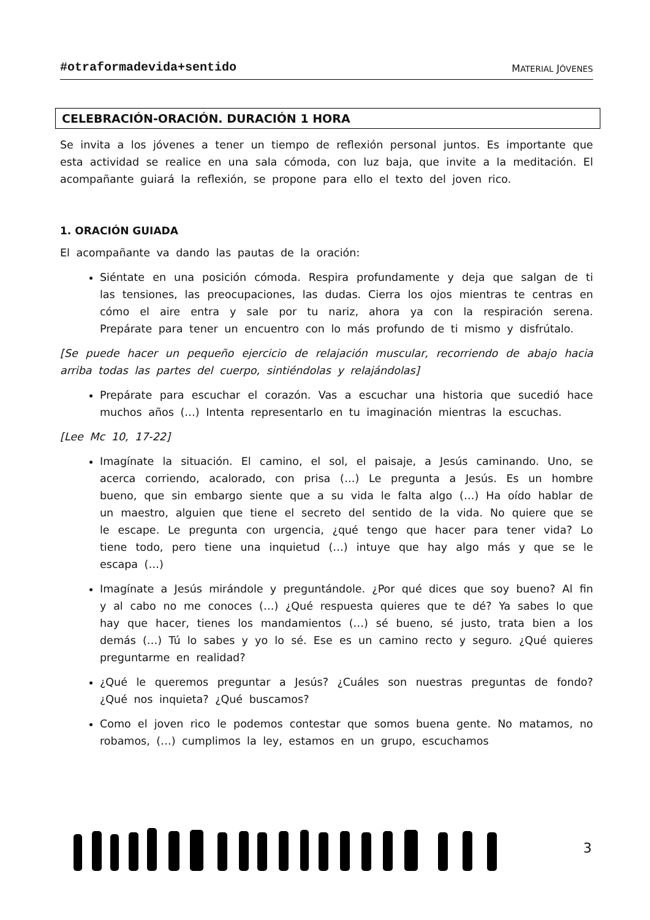#otraformadevida+sentido MATERIAL JÓVENES
CELEBRACIÓN-ORACIÓN. DURACIÓN 1 HORA
Se invita a los jóvenes a tener un tiempo de reflexión personal juntos. Es importante que esta actividad se realice en una sala cómoda, con luz baja, que invite a la meditación. El acompañante guiará la reflexión, se propone para ello el texto del joven rico.
1. ORACIÓN GUIADA
El acompañante va dando las pautas de la oración:
Siéntate en una posición cómoda. Respira profundamente y deja que salgan de ti las tensiones, las preocupaciones, las dudas. Cierra los ojos mientras te centras en cómo el aire entra y sale por tu nariz, ahora ya con la respiración serena. Prepárate para tener un encuentro con lo más profundo de ti mismo y disfrútalo.
[Se puede hacer un pequeño ejercicio de relajación muscular, recorriendo de abajo hacia arriba todas las partes del cuerpo, sintiéndolas y relajándolas]
Prepárate para escuchar el corazón. Vas a escuchar una historia que sucedió hace muchos años (…) Intenta representarlo en tu imaginación mientras la escuchas.
[Lee Mc 10, 17-22]
Imagínate la situación. El camino, el sol, el paisaje, a Jesús caminando. Uno, se acerca corriendo, acalorado, con prisa (…) Le pregunta a Jesús. Es un hombre bueno, que sin embargo siente que a su vida le falta algo (…) Ha oído hablar de un maestro, alguien que tiene el secreto del sentido de la vida. No quiere que se le escape. Le pregunta con urgencia, ¿qué tengo que hacer para tener vida? Lo tiene todo, pero tiene una inquietud (…) intuye que hay algo más y que se le escapa (…)
Imagínate a Jesús mirándole y preguntándole. ¿Por qué dices que soy bueno? Al fin y al cabo no me conoces (…) ¿Qué respuesta quieres que te dé? Ya sabes lo que hay que hacer, tienes los mandamientos (…) sé bueno, sé justo, trata bien a los demás (…) Tú lo sabes y yo lo sé. Ese es un camino recto y seguro. ¿Qué quieres preguntarme en realidad?
¿Qué le queremos preguntar a Jesús? ¿Cuáles son nuestras preguntas de fondo? ¿Qué nos inquieta? ¿Qué buscamos?
Como el joven rico le podemos contestar que somos buena gente. No matamos, no robamos, (…) cumplimos la ley, estamos en un grupo, escuchamos
3